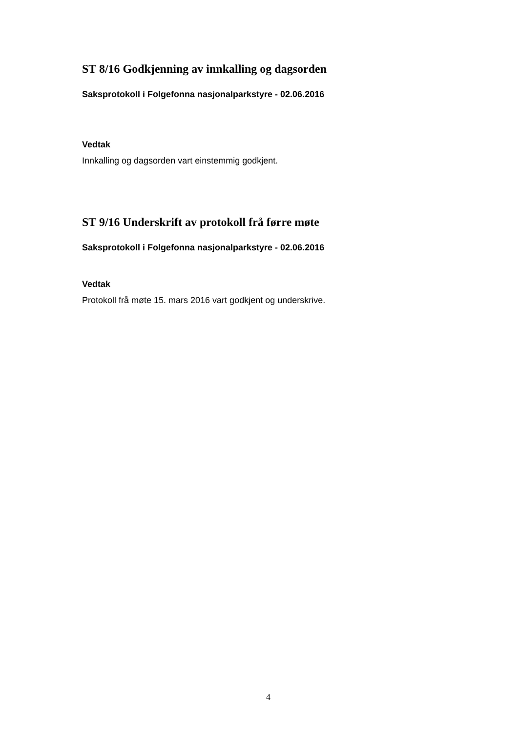ST 8/16 Godkjenning av innkalling og dagsorden
Saksprotokoll i Folgefonna nasjonalparkstyre - 02.06.2016
Vedtak
Innkalling og dagsorden vart einstemmig godkjent.
ST 9/16 Underskrift av protokoll frå førre møte
Saksprotokoll i Folgefonna nasjonalparkstyre - 02.06.2016
Vedtak
Protokoll frå møte 15. mars 2016 vart godkjent og underskrive.
4